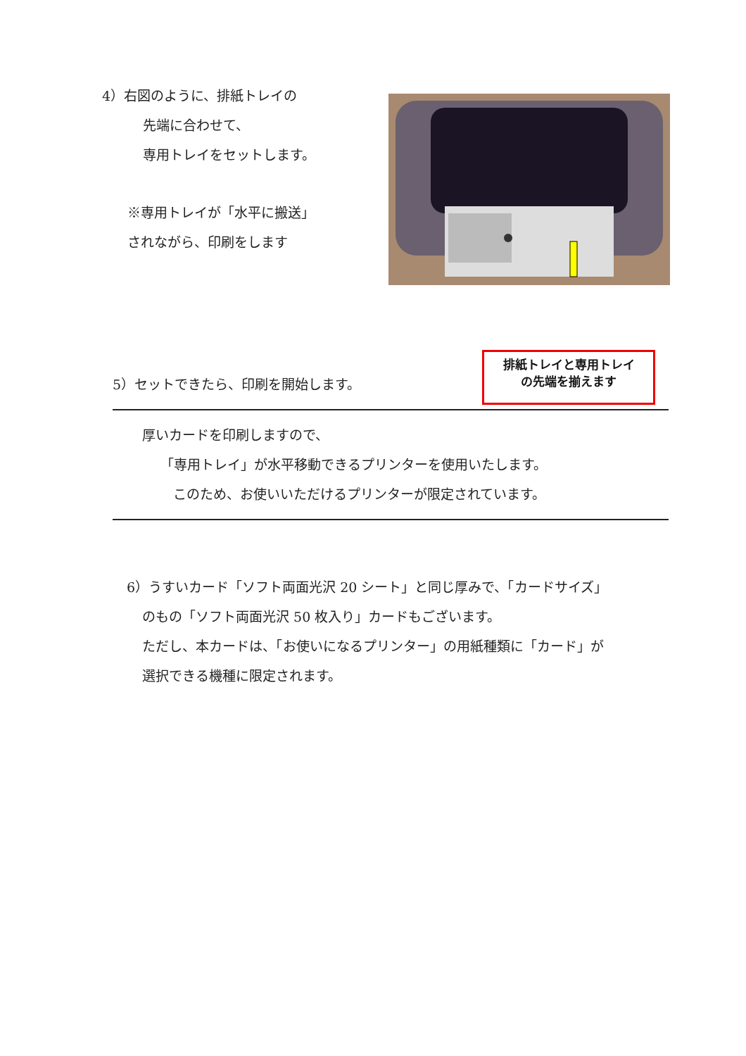4）右図のように、排紙トレイの
先端に合わせて、
専用トレイをセットします。
※専用トレイが「水平に搬送」
されながら、印刷をします
排紙トレイと専用トレイ
の先端を揃えます
5）セットできたら、印刷を開始します。
厚いカードを印刷しますので、
「専用トレイ」が水平移動できるプリンターを使用いたします。
このため、お使いいただけるプリンターが限定されています。
6）うすいカード「ソフト両面光沢 20 シート」と同じ厚みで、「カードサイズ」
のもの「ソフト両面光沢 50 枚入り」カードもございます。
ただし、本カードは、「お使いになるプリンター」の用紙種類に「カード」が
選択できる機種に限定されます。